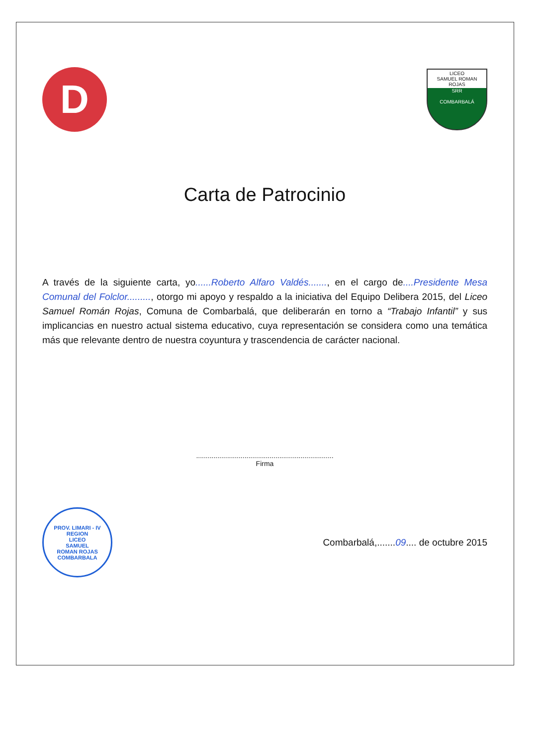D
LICEO
SAMUEL ROMAN ROJAS
SRR
COMBARBALÁ
Carta de Patrocinio
A través de la siguiente carta, yo......Roberto Alfaro Valdés......., en el cargo de....Presidente Mesa Comunal del Folclor........., otorgo mi apoyo y respaldo a la iniciativa del Equipo Delibera 2015, del Liceo Samuel Román Rojas, Comuna de Combarbalá, que deliberarán en torno a “Trabajo Infantil” y sus implicancias en nuestro actual sistema educativo, cuya representación se considera como una temática más que relevante dentro de nuestra coyuntura y trascendencia de carácter nacional.
.......................................................................
Firma
PROV. LIMARI - IV REGION
LICEO
SAMUEL
ROMAN ROJAS
COMBARBALA
Combarbalá,.......09.... de octubre 2015